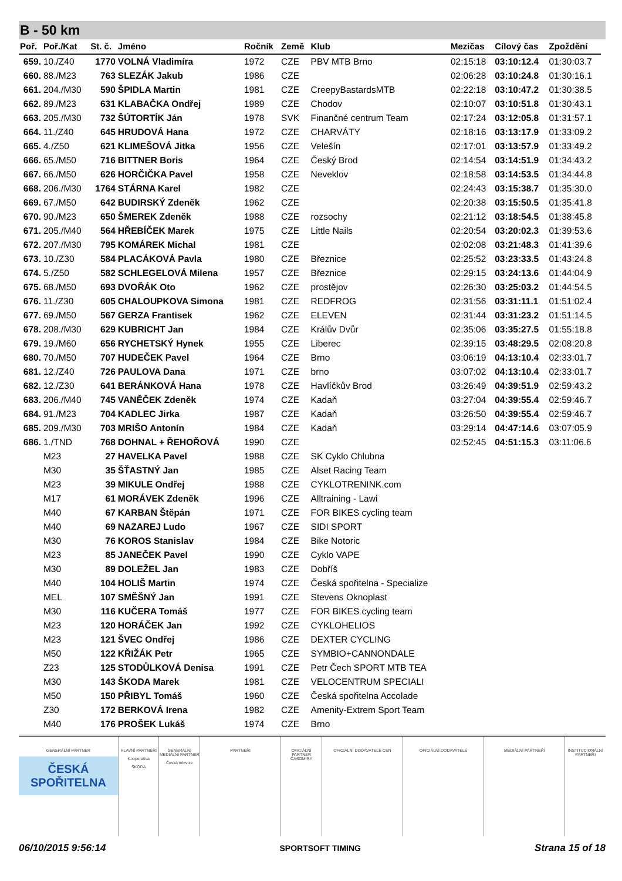B - 50 km
| Poř. | Poř./Kat | St. č. | Jméno | Ročník | Země | Klub | Mezičas | Cílový čas | Zpoždění |
| --- | --- | --- | --- | --- | --- | --- | --- | --- | --- |
| 659. | 10./Z40 | 1770 | VOLNÁ Vladimíra | 1972 | CZE | PBV MTB Brno | 02:15:18 | 03:10:12.4 | 01:30:03.7 |
| 660. | 88./M23 | 763 | SLEZÁK Jakub | 1986 | CZE | | 02:06:28 | 03:10:24.8 | 01:30:16.1 |
| 661. | 204./M30 | 590 | ŠPIDLA Martin | 1981 | CZE | CreepyBastardsMTB | 02:22:18 | 03:10:47.2 | 01:30:38.5 |
| 662. | 89./M23 | 631 | KLABAČKA Ondřej | 1989 | CZE | Chodov | 02:10:07 | 03:10:51.8 | 01:30:43.1 |
| 663. | 205./M30 | 732 | ŠÚTORTÍK Ján | 1978 | SVK | Finančné centrum Team | 02:17:24 | 03:12:05.8 | 01:31:57.1 |
| 664. | 11./Z40 | 645 | HRUDOVÁ Hana | 1972 | CZE | CHARVÁTY | 02:18:16 | 03:13:17.9 | 01:33:09.2 |
| 665. | 4./Z50 | 621 | KLIMEŠOVÁ Jitka | 1956 | CZE | Velešín | 02:17:01 | 03:13:57.9 | 01:33:49.2 |
| 666. | 65./M50 | 716 | BITTNER Boris | 1964 | CZE | Český Brod | 02:14:54 | 03:14:51.9 | 01:34:43.2 |
| 667. | 66./M50 | 626 | HORČIČKA Pavel | 1958 | CZE | Neveklov | 02:18:58 | 03:14:53.5 | 01:34:44.8 |
| 668. | 206./M30 | 1764 | STÁRNA Karel | 1982 | CZE | | 02:24:43 | 03:15:38.7 | 01:35:30.0 |
| 669. | 67./M50 | 642 | BUDIRSKÝ Zdeněk | 1962 | CZE | | 02:20:38 | 03:15:50.5 | 01:35:41.8 |
| 670. | 90./M23 | 650 | ŠMEREK Zdeněk | 1988 | CZE | rozsochy | 02:21:12 | 03:18:54.5 | 01:38:45.8 |
| 671. | 205./M40 | 564 | HŘEBÍČEK Marek | 1975 | CZE | Little Nails | 02:20:54 | 03:20:02.3 | 01:39:53.6 |
| 672. | 207./M30 | 795 | KOMÁREK Michal | 1981 | CZE | | 02:02:08 | 03:21:48.3 | 01:41:39.6 |
| 673. | 10./Z30 | 584 | PLACÁKOVÁ Pavla | 1980 | CZE | Březnice | 02:25:52 | 03:23:33.5 | 01:43:24.8 |
| 674. | 5./Z50 | 582 | SCHLEGELOVÁ Milena | 1957 | CZE | Březnice | 02:29:15 | 03:24:13.6 | 01:44:04.9 |
| 675. | 68./M50 | 693 | DVOŘÁK Oto | 1962 | CZE | prostějov | 02:26:30 | 03:25:03.2 | 01:44:54.5 |
| 676. | 11./Z30 | 605 | CHALOUPKOVA Simona | 1981 | CZE | REDFROG | 02:31:56 | 03:31:11.1 | 01:51:02.4 |
| 677. | 69./M50 | 567 | GERZA Frantisek | 1962 | CZE | ELEVEN | 02:31:44 | 03:31:23.2 | 01:51:14.5 |
| 678. | 208./M30 | 629 | KUBRICHT Jan | 1984 | CZE | Králův Dvůr | 02:35:06 | 03:35:27.5 | 01:55:18.8 |
| 679. | 19./M60 | 656 | RYCHETSKÝ Hynek | 1955 | CZE | Liberec | 02:39:15 | 03:48:29.5 | 02:08:20.8 |
| 680. | 70./M50 | 707 | HUDEČEK Pavel | 1964 | CZE | Brno | 03:06:19 | 04:13:10.4 | 02:33:01.7 |
| 681. | 12./Z40 | 726 | PAULOVA Dana | 1971 | CZE | brno | 03:07:02 | 04:13:10.4 | 02:33:01.7 |
| 682. | 12./Z30 | 641 | BERÁNKOVÁ Hana | 1978 | CZE | Havlíčkův Brod | 03:26:49 | 04:39:51.9 | 02:59:43.2 |
| 683. | 206./M40 | 745 | VANĚČEK Zdeněk | 1974 | CZE | Kadaň | 03:27:04 | 04:39:55.4 | 02:59:46.7 |
| 684. | 91./M23 | 704 | KADLEC Jirka | 1987 | CZE | Kadaň | 03:26:50 | 04:39:55.4 | 02:59:46.7 |
| 685. | 209./M30 | 703 | MRIŠO Antonín | 1984 | CZE | Kadaň | 03:29:14 | 04:47:14.6 | 03:07:05.9 |
| 686. | 1./TND | 768 | DOHNAL + ŘEHOŘOVÁ | 1990 | CZE | | 02:52:45 | 04:51:15.3 | 03:11:06.6 |
| | M23 | 27 | HAVELKA Pavel | 1988 | CZE | SK Cyklo Chlubna | | | |
| | M30 | 35 | ŠŤASTNÝ Jan | 1985 | CZE | Alset Racing Team | | | |
| | M23 | 39 | MIKULE Ondřej | 1988 | CZE | CYKLOTRENINK.com | | | |
| | M17 | 61 | MORÁVEK Zdeněk | 1996 | CZE | Alltraining - Lawi | | | |
| | M40 | 67 | KARBAN Štěpán | 1971 | CZE | FOR BIKES cycling team | | | |
| | M40 | 69 | NAZAREJ Ludo | 1967 | CZE | SIDI SPORT | | | |
| | M30 | 76 | KOROS Stanislav | 1984 | CZE | Bike Notoric | | | |
| | M23 | 85 | JANEČEK Pavel | 1990 | CZE | Cyklo VAPE | | | |
| | M30 | 89 | DOLEŽEL Jan | 1983 | CZE | Dobříš | | | |
| | M40 | 104 | HOLIŠ Martin | 1974 | CZE | Česká spořitelna - Specialize | | | |
| | MEL | 107 | SMĚŠNÝ Jan | 1991 | CZE | Stevens Oknoplast | | | |
| | M30 | 116 | KUČERA Tomáš | 1977 | CZE | FOR BIKES cycling team | | | |
| | M23 | 120 | HORÁČEK Jan | 1992 | CZE | CYKLOHELIOS | | | |
| | M23 | 121 | ŠVEC Ondřej | 1986 | CZE | DEXTER CYCLING | | | |
| | M50 | 122 | KŘIŽÁK Petr | 1965 | CZE | SYMBIO+CANNONDALE | | | |
| | Z23 | 125 | STODŮLKOVÁ Denisa | 1991 | CZE | Petr Čech SPORT MTB TEA | | | |
| | M30 | 143 | ŠKODA Marek | 1981 | CZE | VELOCENTRUM SPECIALI | | | |
| | M50 | 150 | PŘIBYL Tomáš | 1960 | CZE | Česká spořitelna Accolade | | | |
| | Z30 | 172 | BERKOVÁ Irena | 1982 | CZE | Amenity-Extrem Sport Team | | | |
| | M40 | 176 | PROŠEK Lukáš | 1974 | CZE | Brno | | | |
GENERÁLNÍ PARTNER
ČESKÁ SPOŘITELNA
HLAVNÍ PARTNEŘI
Kooperativa
ŠKODA
GENERÁLNÍ MEDIÁLNÍ PARTNER
Česká televize
PARTNEŘI OFICIÁLNÍ PARTNER ČASOMÍRY OFICIÁLNÍ DODAVATELÉ CEN OFICIÁLNÍ DODAVATELÉ MEDIÁLNÍ PARTNEŘI INSTITUCIONÁLNÍ PARTNEŘI
06/10/2015 9:56:14 SPORTSOFT TIMING Strana 15 of 18